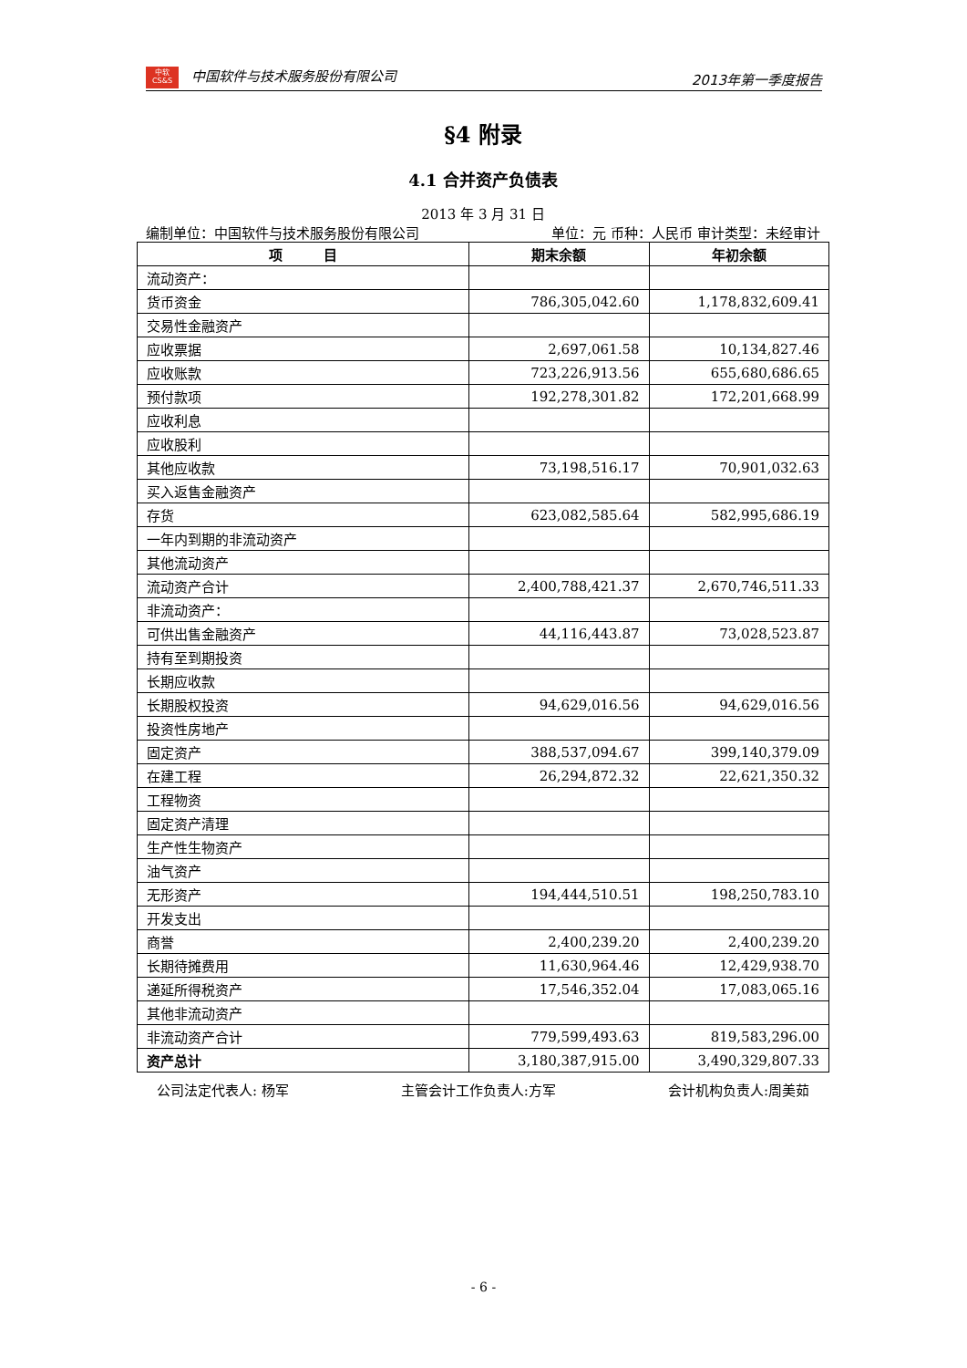中软
CS&S 中国软件与技术服务股份有限公司 2013年第一季度报告
§4 附录
4.1 合并资产负债表
2013 年 3 月 31 日
编制单位：中国软件与技术服务股份有限公司 单位：元 币种：人民币 审计类型：未经审计
| 项 目 | 期末余额 | 年初余额 |
| --- | --- | --- |
| 流动资产： | | |
| 货币资金 | 786,305,042.60 | 1,178,832,609.41 |
| 交易性金融资产 | | |
| 应收票据 | 2,697,061.58 | 10,134,827.46 |
| 应收账款 | 723,226,913.56 | 655,680,686.65 |
| 预付款项 | 192,278,301.82 | 172,201,668.99 |
| 应收利息 | | |
| 应收股利 | | |
| 其他应收款 | 73,198,516.17 | 70,901,032.63 |
| 买入返售金融资产 | | |
| 存货 | 623,082,585.64 | 582,995,686.19 |
| 一年内到期的非流动资产 | | |
| 其他流动资产 | | |
| 流动资产合计 | 2,400,788,421.37 | 2,670,746,511.33 |
| 非流动资产： | | |
| 可供出售金融资产 | 44,116,443.87 | 73,028,523.87 |
| 持有至到期投资 | | |
| 长期应收款 | | |
| 长期股权投资 | 94,629,016.56 | 94,629,016.56 |
| 投资性房地产 | | |
| 固定资产 | 388,537,094.67 | 399,140,379.09 |
| 在建工程 | 26,294,872.32 | 22,621,350.32 |
| 工程物资 | | |
| 固定资产清理 | | |
| 生产性生物资产 | | |
| 油气资产 | | |
| 无形资产 | 194,444,510.51 | 198,250,783.10 |
| 开发支出 | | |
| 商誉 | 2,400,239.20 | 2,400,239.20 |
| 长期待摊费用 | 11,630,964.46 | 12,429,938.70 |
| 递延所得税资产 | 17,546,352.04 | 17,083,065.16 |
| 其他非流动资产 | | |
| 非流动资产合计 | 779,599,493.63 | 819,583,296.00 |
| 资产总计 | 3,180,387,915.00 | 3,490,329,807.33 |
公司法定代表人: 杨军 主管会计工作负责人:方军 会计机构负责人:周美茹
- 6 -